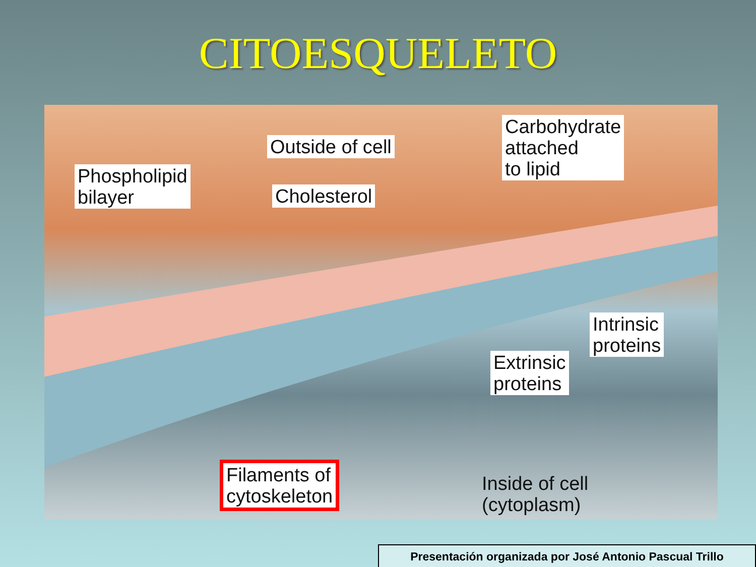CITOESQUELETO
Phospholipid
bilayer
Outside of cell
Cholesterol
Carbohydrate
attached
to lipid
Intrinsic
proteins
Extrinsic
proteins
Filaments of
cytoskeleton
Inside of cell
(cytoplasm)
Presentación organizada por José Antonio Pascual Trillo